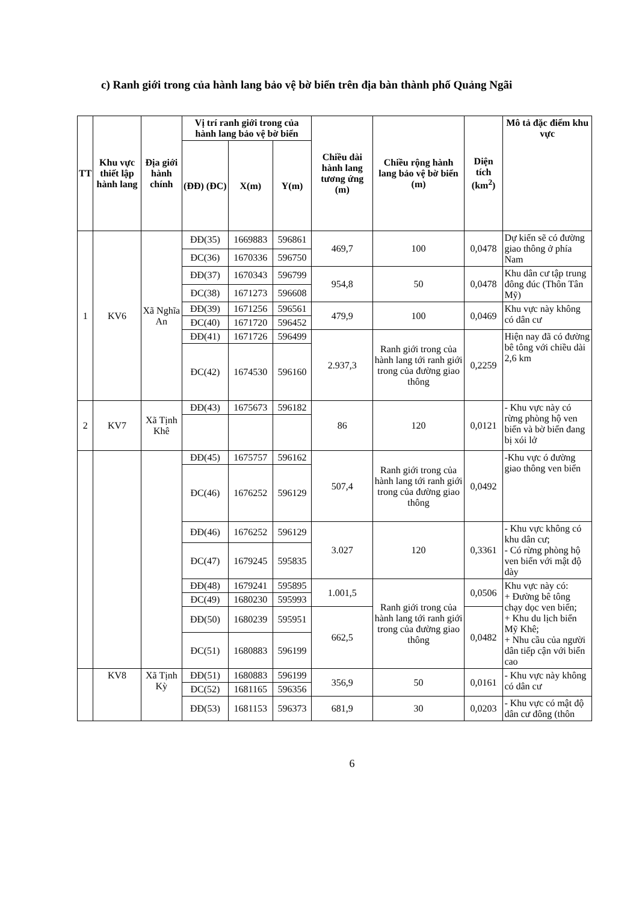c) Ranh giới trong của hành lang bảo vệ bờ biển trên địa bàn thành phố Quảng Ngãi
| TT | Khu vực thiết lập hành lang | Địa giới hành chính | Vị trí ranh giới trong của hành lang bảo vệ bờ biển | | | Chiều dài hành lang tương ứng (m) | Chiều rộng hành lang bảo vệ bờ biển (m) | Diện tích (km<sup>2</sup>) | Mô tả đặc điểm khu vực |
| --- | --- | --- | --- | --- | --- | --- | --- | --- | --- |
| | | | (ĐĐ) (ĐC) | X(m) | Y(m) | | | | |
| 1 | KV6 | Xã Nghĩa An | ĐĐ(35) | 1669883 | 596861 | 469,7 | 100 | 0,0478 | Dự kiến sẽ có đường giao thông ở phía Nam |
| | | | ĐC(36) | 1670336 | 596750 | | | | |
| | | | ĐĐ(37) | 1670343 | 596799 | 954,8 | 50 | 0,0478 | Khu dân cư tập trung đông đúc (Thôn Tân Mỹ) |
| | | | ĐC(38) | 1671273 | 596608 | | | | |
| | | | ĐĐ(39) | 1671256 | 596561 | 479,9 | 100 | 0,0469 | Khu vực này không có dân cư |
| | | | ĐC(40) | 1671720 | 596452 | | | | |
| | | | ĐĐ(41) | 1671726 | 596499 | 2.937,3 | Ranh giới trong của hành lang tới ranh giới trong của đường giao thông | 0,2259 | Hiện nay đã có đường bê tông với chiều dài 2,6 km |
| | | | ĐC(42) | 1674530 | 596160 | | | | |
| 2 | KV7 | Xã Tịnh Khê | ĐĐ(43) | 1675673 | 596182 | 86 | 120 | 0,0121 | - Khu vực này có rừng phòng hộ ven biển và bờ biển đang bị xói lở |
| | | | ĐĐ(45) | 1675757 | 596162 | 507,4 | Ranh giới trong của hành lang tới ranh giới trong của đường giao thông | 0,0492 | -Khu vực ó đường giao thông ven biển |
| | | | ĐC(46) | 1676252 | 596129 | | | | |
| | | | ĐĐ(46) | 1676252 | 596129 | 3.027 | 120 | 0,3361 | - Khu vực không có khu dân cư; - Có rừng phòng hộ ven biển với mật độ dày |
| | | | ĐC(47) | 1679245 | 595835 | | | | |
| | | | ĐĐ(48) | 1679241 | 595895 | 1.001,5 | Ranh giới trong của hành lang tới ranh giới trong của đường giao thông | 0,0506 | Khu vực này có: + Đường bê tông chạy dọc ven biển; + Khu du lịch biển Mỹ Khê; + Nhu cầu của người dân tiếp cận với biển cao |
| | | | ĐC(49) | 1680230 | 595993 | | | | |
| | | | ĐĐ(50) | 1680239 | 595951 | 662,5 | | 0,0482 | |
| | | | ĐC(51) | 1680883 | 596199 | | | | |
| | KV8 | Xã Tịnh Kỳ | ĐĐ(51) | 1680883 | 596199 | 356,9 | 50 | 0,0161 | - Khu vực này không có dân cư |
| | | | ĐC(52) | 1681165 | 596356 | | | | |
| | | | ĐĐ(53) | 1681153 | 596373 | 681,9 | 30 | 0,0203 | - Khu vực có mật độ dân cư đông (thôn |
6